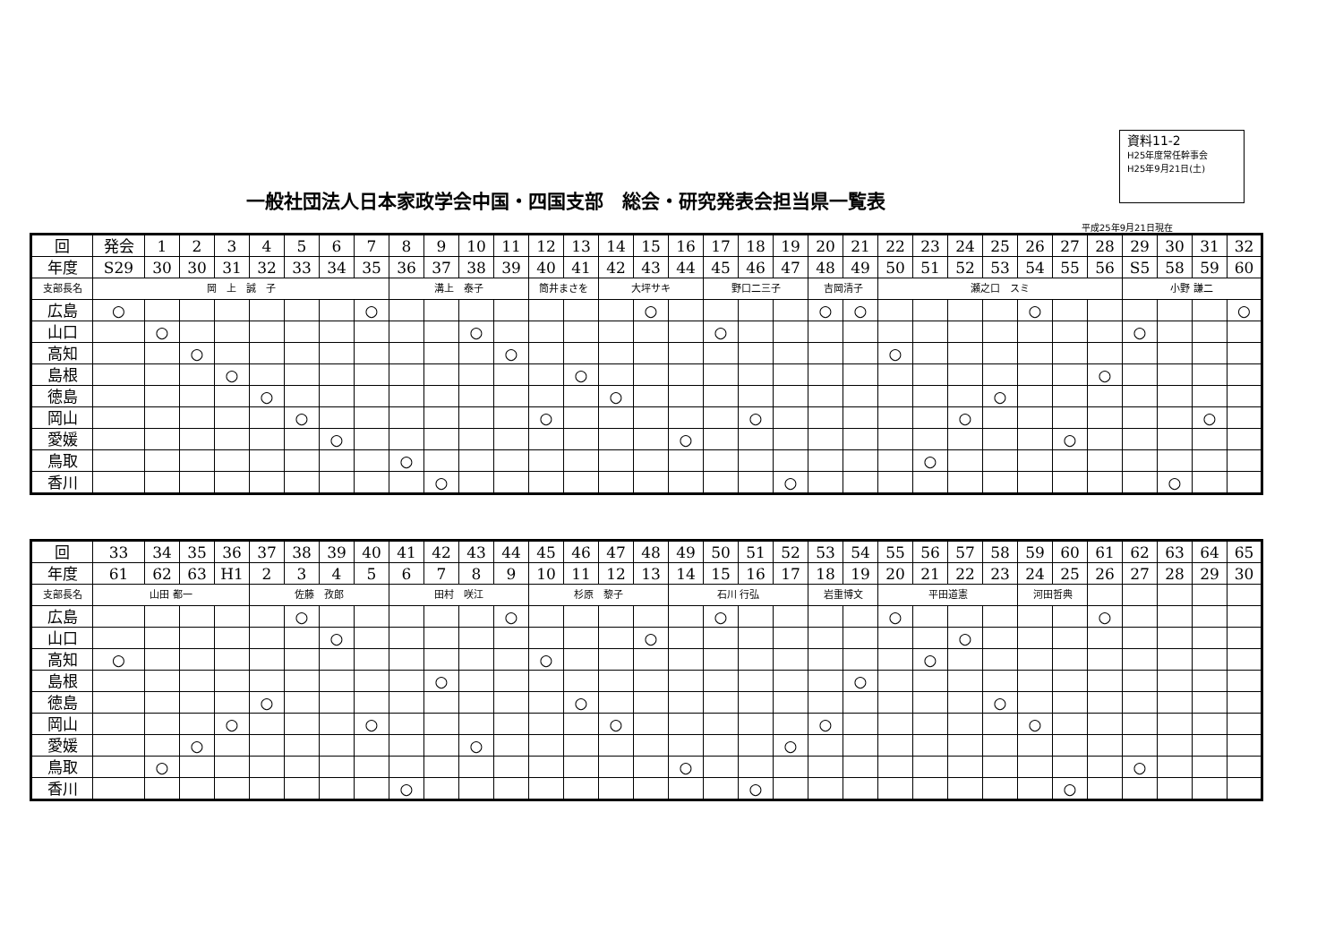資料11-2
H25年度常任幹事会
H25年9月21日(土)
一般社団法人日本家政学会中国・四国支部　総会・研究発表会担当県一覧表
平成25年9月21日現在
| 回 | 発会 | 1 | 2 | 3 | 4 | 5 | 6 | 7 | 8 | 9 | 10 | 11 | 12 | 13 | 14 | 15 | 16 | 17 | 18 | 19 | 20 | 21 | 22 | 23 | 24 | 25 | 26 | 27 | 28 | 29 | 30 | 31 | 32 |
| 年度 | S29 | 30 | 30 | 31 | 32 | 33 | 34 | 35 | 36 | 37 | 38 | 39 | 40 | 41 | 42 | 43 | 44 | 45 | 46 | 47 | 48 | 49 | 50 | 51 | 52 | 53 | 54 | 55 | 56 | S5 | 58 | 59 | 60 |
| 支部長名 | 岡 上 誠 子 | | | | | | | | 溝上 泰子 | | | | 筒井まさを | | 大坪サキ | | | 野口二三子 | | | 吉岡清子 | | 瀬之口 スミ | | | | | | | 小野 謙二 | | | |
| 広島 | ○ | | | | | | | ○ | | | | | | | | ○ | | | | | ○ | ○ | | | | | ○ | | | | | | ○ |
| 山口 | | ○ | | | | | | | | | ○ | | | | | | | ○ | | | | | | | | | | | | ○ | | | |
| 高知 | | | ○ | | | | | | | | | ○ | | | | | | | | | | | ○ | | | | | | | | | | |
| 島根 | | | | ○ | | | | | | | | | | ○ | | | | | | | | | | | | | | | ○ | | | | |
| 徳島 | | | | | ○ | | | | | | | | | | ○ | | | | | | | | | | | ○ | | | | | | | |
| 岡山 | | | | | | ○ | | | | | | | ○ | | | | | | ○ | | | | | | ○ | | | | | | | ○ | |
| 愛媛 | | | | | | | ○ | | | | | | | | | | ○ | | | | | | | | | | | ○ | | | | | |
| 鳥取 | | | | | | | | | ○ | | | | | | | | | | | | | | | ○ | | | | | | | | | |
| 香川 | | | | | | | | | | ○ | | | | | | | | | | ○ | | | | | | | | | | | ○ | | |
| 回 | 33 | 34 | 35 | 36 | 37 | 38 | 39 | 40 | 41 | 42 | 43 | 44 | 45 | 46 | 47 | 48 | 49 | 50 | 51 | 52 | 53 | 54 | 55 | 56 | 57 | 58 | 59 | 60 | 61 | 62 | 63 | 64 | 65 |
| 年度 | 61 | 62 | 63 | H1 | 2 | 3 | 4 | 5 | 6 | 7 | 8 | 9 | 10 | 11 | 12 | 13 | 14 | 15 | 16 | 17 | 18 | 19 | 20 | 21 | 22 | 23 | 24 | 25 | 26 | 27 | 28 | 29 | 30 |
| 支部長名 | 山田 都一 | | | | 佐藤 孜郎 | | | | 田村 咲江 | | | | 杉原 黎子 | | | | 石川 行弘 | | | | 岩重博文 | | 平田道憲 | | | | 河田哲典 | | | | | | |
| 広島 | | | | | | ○ | | | | | | ○ | | | | | | ○ | | | | | ○ | | | | | | ○ | | | | |
| 山口 | | | | | | | ○ | | | | | | | | | ○ | | | | | | | | | ○ | | | | | | | | |
| 高知 | ○ | | | | | | | | | | | | ○ | | | | | | | | | | | ○ | | | | | | | | | |
| 島根 | | | | | | | | | | ○ | | | | | | | | | | | | ○ | | | | | | | | | | | |
| 徳島 | | | | | ○ | | | | | | | | | ○ | | | | | | | | | | | | ○ | | | | | | | |
| 岡山 | | | | ○ | | | | ○ | | | | | | | ○ | | | | | | ○ | | | | | | ○ | | | | | | |
| 愛媛 | | | ○ | | | | | | | | ○ | | | | | | | | | ○ | | | | | | | | | | | | | |
| 鳥取 | | ○ | | | | | | | | | | | | | | | ○ | | | | | | | | | | | | | ○ | | | |
| 香川 | | | | | | | | | ○ | | | | | | | | | | ○ | | | | | | | | | ○ | | | | | |